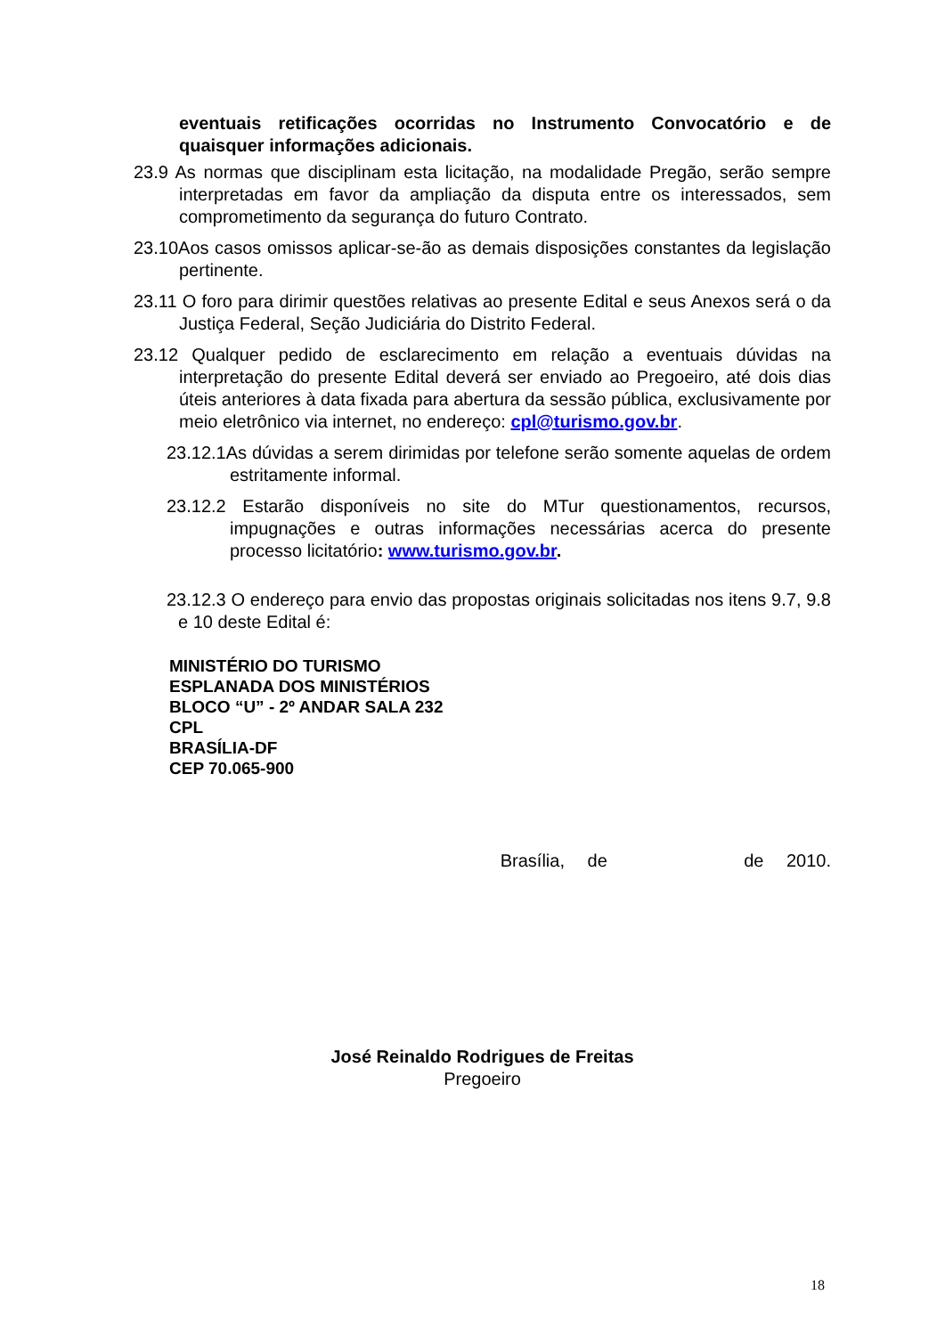eventuais retificações ocorridas no Instrumento Convocatório e de quaisquer informações adicionais.
23.9 As normas que disciplinam esta licitação, na modalidade Pregão, serão sempre interpretadas em favor da ampliação da disputa entre os interessados, sem comprometimento da segurança do futuro Contrato.
23.10Aos casos omissos aplicar-se-ão as demais disposições constantes da legislação pertinente.
23.11 O foro para dirimir questões relativas ao presente Edital e seus Anexos será o da Justiça Federal, Seção Judiciária do Distrito Federal.
23.12 Qualquer pedido de esclarecimento em relação a eventuais dúvidas na interpretação do presente Edital deverá ser enviado ao Pregoeiro, até dois dias úteis anteriores à data fixada para abertura da sessão pública, exclusivamente por meio eletrônico via internet, no endereço: cpl@turismo.gov.br.
23.12.1As dúvidas a serem dirimidas por telefone serão somente aquelas de ordem estritamente informal.
23.12.2 Estarão disponíveis no site do MTur questionamentos, recursos, impugnações e outras informações necessárias acerca do presente processo licitatório: www.turismo.gov.br.
23.12.3 O endereço para envio das propostas originais solicitadas nos itens 9.7, 9.8 e 10 deste Edital é:
MINISTÉRIO DO TURISMO
ESPLANADA DOS MINISTÉRIOS
BLOCO “U” - 2º ANDAR SALA 232
CPL
BRASÍLIA-DF
CEP 70.065-900
Brasília, de de 2010.
José Reinaldo Rodrigues de Freitas
Pregoeiro
18